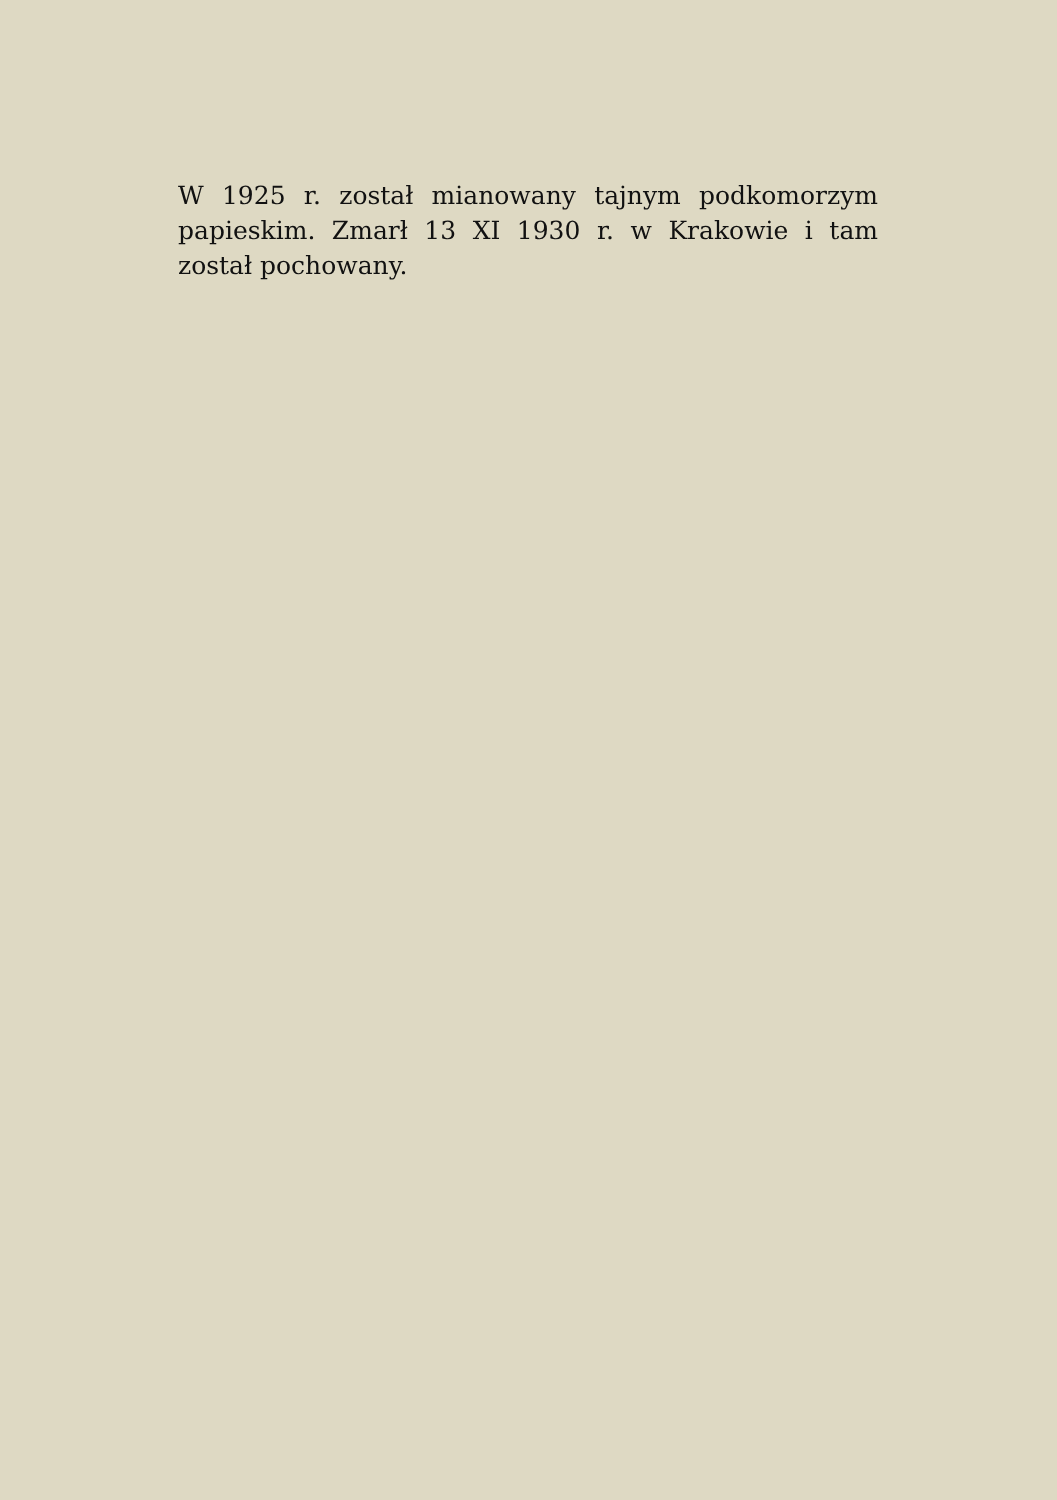W 1925 r. został mianowany tajnym podkomorzym papieskim. Zmarł 13 XI 1930 r. w Krakowie i tam został pochowany.